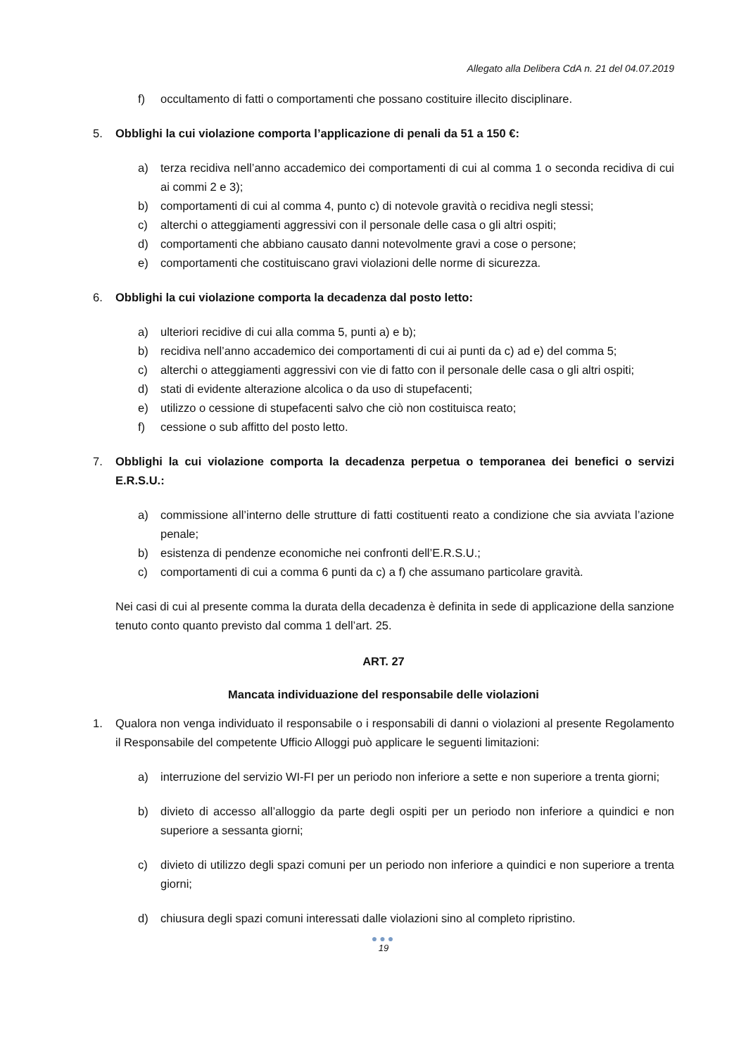Allegato alla Delibera CdA n. 21 del 04.07.2019
f) occultamento di fatti o comportamenti che possano costituire illecito disciplinare.
5. Obblighi la cui violazione comporta l’applicazione di penali da 51 a 150 €:
a) terza recidiva nell’anno accademico dei comportamenti di cui al comma 1 o seconda recidiva di cui ai commi 2 e 3);
b) comportamenti di cui al comma 4, punto c) di notevole gravità o recidiva negli stessi;
c) alterchi o atteggiamenti aggressivi con il personale delle casa o gli altri ospiti;
d) comportamenti che abbiano causato danni notevolmente gravi a cose o persone;
e) comportamenti che costituiscano gravi violazioni delle norme di sicurezza.
6. Obblighi la cui violazione comporta la decadenza dal posto letto:
a) ulteriori recidive di cui alla comma 5, punti a) e b);
b) recidiva nell’anno accademico dei comportamenti di cui ai punti da c) ad e) del comma 5;
c) alterchi o atteggiamenti aggressivi con vie di fatto con il personale delle casa o gli altri ospiti;
d) stati di evidente alterazione alcolica o da uso di stupefacenti;
e) utilizzo o cessione di stupefacenti salvo che ciò non costituisca reato;
f) cessione o sub affitto del posto letto.
7. Obblighi la cui violazione comporta la decadenza perpetua o temporanea dei benefici o servizi E.R.S.U.:
a) commissione all’interno delle strutture di fatti costituenti reato a condizione che sia avviata l’azione penale;
b) esistenza di pendenze economiche nei confronti dell’E.R.S.U.;
c) comportamenti di cui a comma 6 punti da c) a f) che assumano particolare gravità.
Nei casi di cui al presente comma la durata della decadenza è definita in sede di applicazione della sanzione tenuto conto quanto previsto dal comma 1 dell’art. 25.
ART. 27
Mancata individuazione del responsabile delle violazioni
1. Qualora non venga individuato il responsabile o i responsabili di danni o violazioni al presente Regolamento il Responsabile del competente Ufficio Alloggi può applicare le seguenti limitazioni:
a) interruzione del servizio WI-FI per un periodo non inferiore a sette e non superiore a trenta giorni;
b) divieto di accesso all’alloggio da parte degli ospiti per un periodo non inferiore a quindici e non superiore a sessanta giorni;
c) divieto di utilizzo degli spazi comuni per un periodo non inferiore a quindici e non superiore a trenta giorni;
d) chiusura degli spazi comuni interessati dalle violazioni sino al completo ripristino.
●●●
19